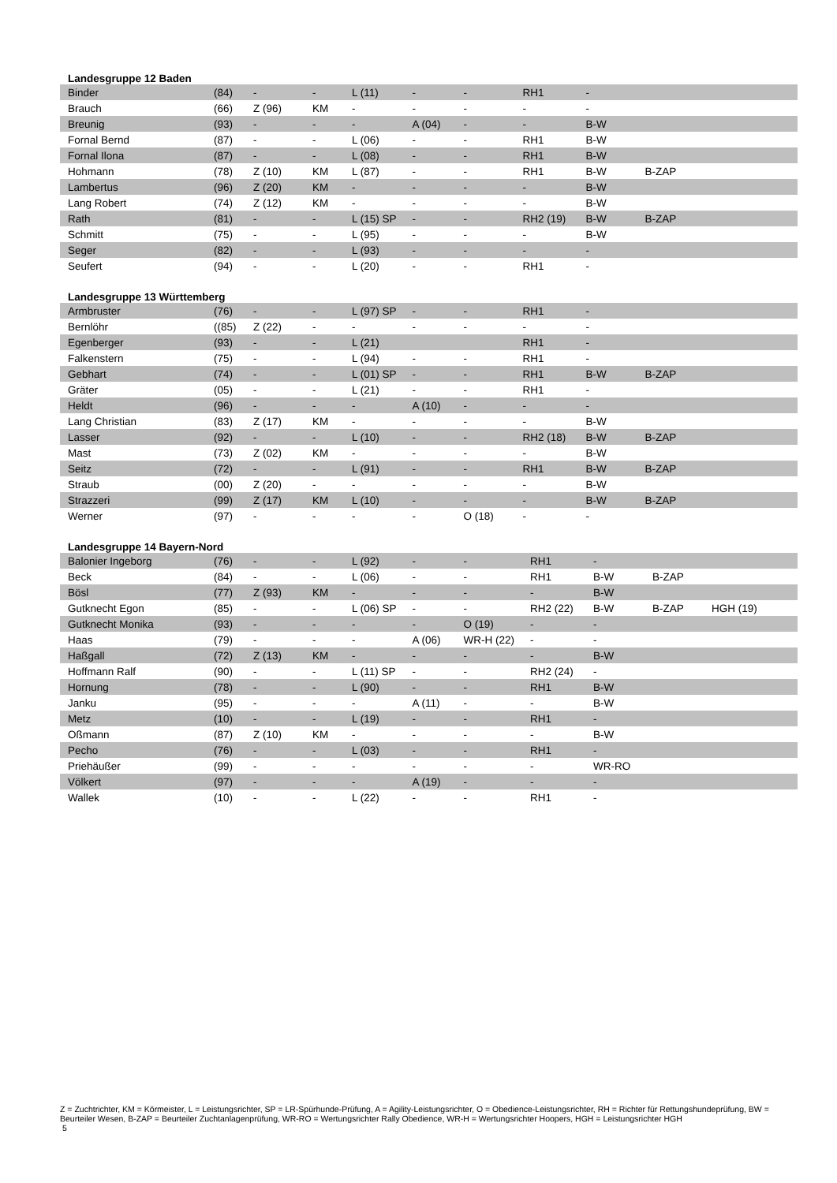Landesgruppe 12 Baden
| Binder | (84) | - | - | L (11) | - | - | RH1 | - | | |
| Brauch | (66) | Z (96) | KM | - | - | - | - | - | | |
| Breunig | (93) | - | - | - | A (04) | - | - | B-W | | |
| Fornal Bernd | (87) | - | - | L (06) | - | - | RH1 | B-W | | |
| Fornal Ilona | (87) | - | - | L (08) | - | - | RH1 | B-W | | |
| Hohmann | (78) | Z (10) | KM | L (87) | - | - | RH1 | B-W | B-ZAP | |
| Lambertus | (96) | Z (20) | KM | - | - | - | - | B-W | | |
| Lang Robert | (74) | Z (12) | KM | - | - | - | - | B-W | | |
| Rath | (81) | - | - | L (15) SP | - | - | RH2 (19) | B-W | B-ZAP | |
| Schmitt | (75) | - | - | L (95) | - | - | - | B-W | | |
| Seger | (82) | - | - | L (93) | - | - | - | - | | |
| Seufert | (94) | - | - | L (20) | - | - | RH1 | - | | |
Landesgruppe 13 Württemberg
| Armbruster | (76) | - | - | L (97) SP | - | - | RH1 | - | | |
| Bernlöhr | ((85) | Z (22) | - | - | - | - | - | - | | |
| Egenberger | (93) | - | - | L (21) | | | RH1 | - | | |
| Falkenstern | (75) | - | - | L (94) | - | - | RH1 | - | | |
| Gebhart | (74) | - | - | L (01) SP | - | - | RH1 | B-W | B-ZAP | |
| Gräter | (05) | - | - | L (21) | - | - | RH1 | - | | |
| Heldt | (96) | - | - | - | A (10) | - | - | - | | |
| Lang Christian | (83) | Z (17) | KM | - | - | - | - | B-W | | |
| Lasser | (92) | - | - | L (10) | - | - | RH2 (18) | B-W | B-ZAP | |
| Mast | (73) | Z (02) | KM | - | - | - | - | B-W | | |
| Seitz | (72) | - | - | L (91) | - | - | RH1 | B-W | B-ZAP | |
| Straub | (00) | Z (20) | - | - | - | - | - | B-W | | |
| Strazzeri | (99) | Z (17) | KM | L (10) | - | - | - | B-W | B-ZAP | |
| Werner | (97) | - | - | - | - | O (18) | - | - | | |
Landesgruppe 14 Bayern-Nord
| Balonier Ingeborg | (76) | - | - | L (92) | - | - | RH1 | - | | |
| Beck | (84) | - | - | L (06) | - | - | RH1 | B-W | B-ZAP | |
| Bösl | (77) | Z (93) | KM | - | - | - | - | B-W | | |
| Gutknecht Egon | (85) | - | - | L (06) SP | - | - | RH2 (22) | B-W | B-ZAP | HGH (19) |
| Gutknecht Monika | (93) | - | - | - | - | O (19) | - | - | | |
| Haas | (79) | - | - | - | A (06) | WR-H (22) | - | - | | |
| Haßgall | (72) | Z (13) | KM | - | - | - | - | B-W | | |
| Hoffmann Ralf | (90) | - | - | L (11) SP | - | - | RH2 (24) | - | | |
| Hornung | (78) | - | - | L (90) | - | - | RH1 | B-W | | |
| Janku | (95) | - | - | - | A (11) | - | - | B-W | | |
| Metz | (10) | - | - | L (19) | - | - | RH1 | - | | |
| Oßmann | (87) | Z (10) | KM | - | - | - | - | B-W | | |
| Pecho | (76) | - | - | L (03) | - | - | RH1 | - | | |
| Priehäußer | (99) | - | - | - | - | - | - | WR-RO | | |
| Völkert | (97) | - | - | - | A (19) | - | - | - | | |
| Wallek | (10) | - | - | L (22) | - | - | RH1 | - | | |
Z = Zuchtrichter, KM = Körmeister, L = Leistungsrichter, SP = LR-Spürhunde-Prüfung, A = Agility-Leistungsrichter, O = Obedience-Leistungsrichter, RH = Richter für Rettungshundeprüfung, BW = Beurteiler Wesen, B-ZAP = Beurteiler Zuchtanlagenprüfung, WR-RO = Wertungsrichter Rally Obedience, WR-H = Wertungsrichter Hoopers, HGH = Leistungsrichter HGH
5